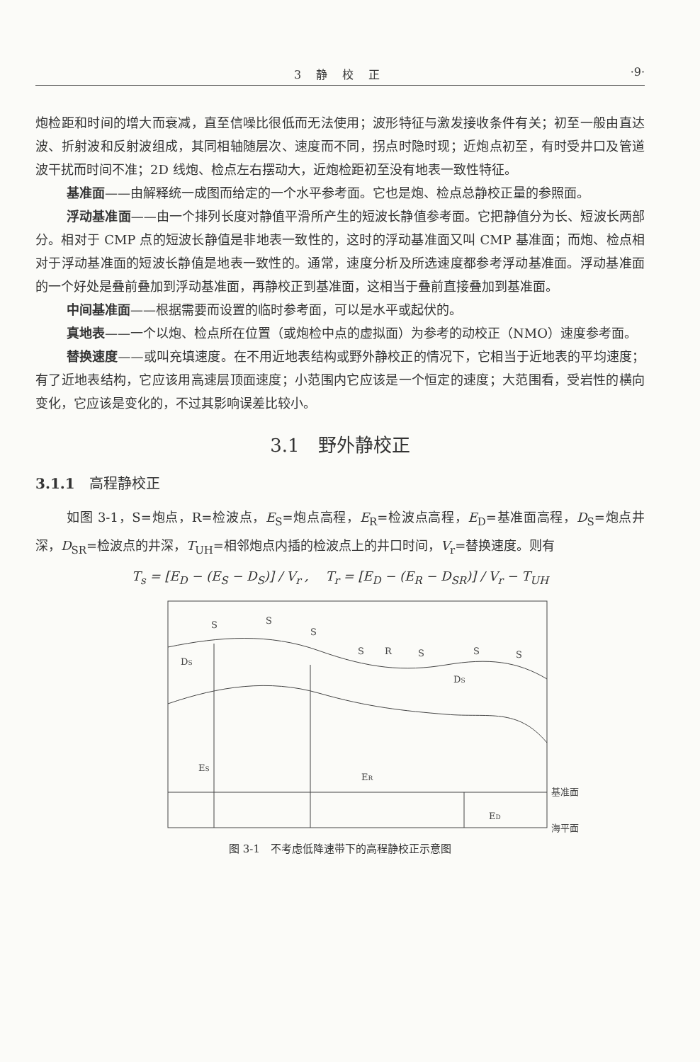3 静 校 正 ·9·
炮检距和时间的增大而衰减，直至信噪比很低而无法使用；波形特征与激发接收条件有关；初至一般由直达波、折射波和反射波组成，其同相轴随层次、速度而不同，拐点时隐时现；近炮点初至，有时受井口及管道波干扰而时间不准；2D 线炮、检点左右摆动大，近炮检距初至没有地表一致性特征。
基准面——由解释统一成图而给定的一个水平参考面。它也是炮、检点总静校正量的参照面。
浮动基准面——由一个排列长度对静值平滑所产生的短波长静值参考面。它把静值分为长、短波长两部分。相对于 CMP 点的短波长静值是非地表一致性的，这时的浮动基准面又叫 CMP 基准面；而炮、检点相对于浮动基准面的短波长静值是地表一致性的。通常，速度分析及所选速度都参考浮动基准面。浮动基准面的一个好处是叠前叠加到浮动基准面，再静校正到基准面，这相当于叠前直接叠加到基准面。
中间基准面——根据需要而设置的临时参考面，可以是水平或起伏的。
真地表——一个以炮、检点所在位置（或炮检中点的虚拟面）为参考的动校正（NMO）速度参考面。
替换速度——或叫充填速度。在不用近地表结构或野外静校正的情况下，它相当于近地表的平均速度；有了近地表结构，它应该用高速层顶面速度；小范围内它应该是一个恒定的速度；大范围看，受岩性的横向变化，它应该是变化的，不过其影响误差比较小。
3.1　野外静校正
3.1.1　高程静校正
如图 3-1，S=炮点，R=检波点，E<sub>S</sub>=炮点高程，E<sub>R</sub>=检波点高程，E<sub>D</sub>=基准面高程，D<sub>S</sub>=炮点井深，D<sub>SR</sub>=检波点的井深，T<sub>UH</sub>=相邻炮点内插的检波点上的井口时间，V<sub>r</sub>=替换速度。则有
T<sub>s</sub> = [E<sub>D</sub> − (E<sub>S</sub> − D<sub>S</sub>)] / V<sub>r</sub> ,　 T<sub>r</sub> = [E<sub>D</sub> − (E<sub>R</sub> − D<sub>SR</sub>)] / V<sub>r</sub> − T<sub>UH</sub>
S
S
S
S
R
S
S
S
DS
DS
ES
ER
ED
基准面
海平面
图 3-1　不考虑低降速带下的高程静校正示意图